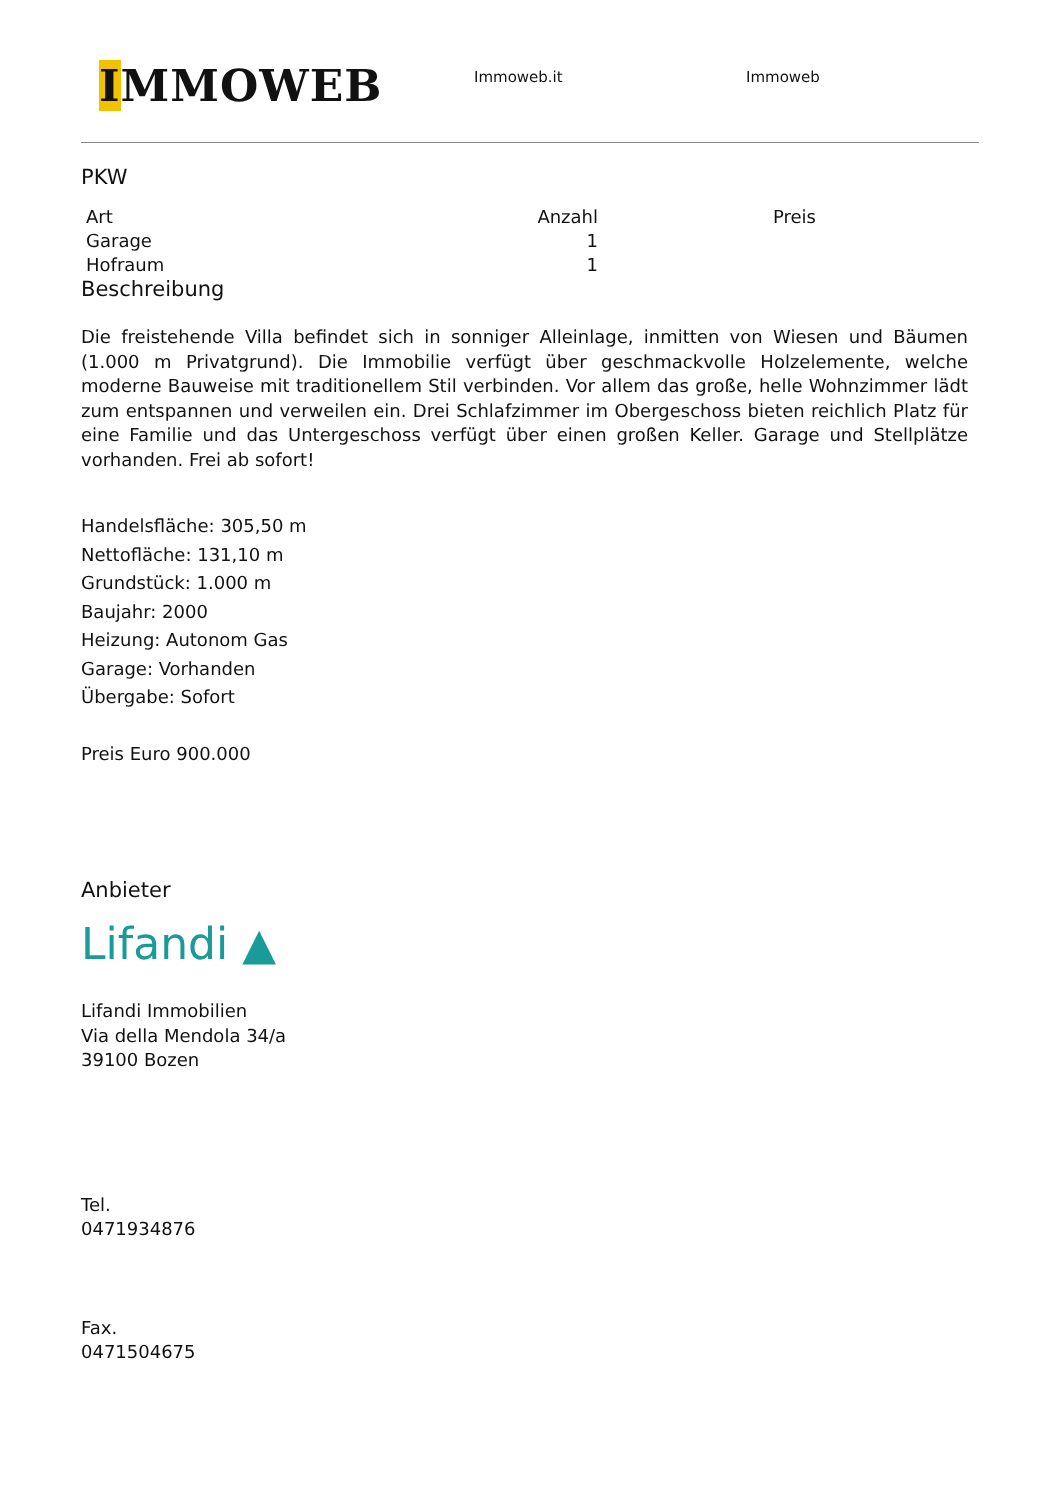IMMOWEB
Immoweb.it Immoweb
PKW
| Art | Anzahl | Preis |
| --- | --- | --- |
| Garage | 1 | |
| Hofraum | 1 | |
Beschreibung
Die freistehende Villa befindet sich in sonniger Alleinlage, inmitten von Wiesen und Bäumen (1.000 m Privatgrund). Die Immobilie verfügt über geschmackvolle Holzelemente, welche moderne Bauweise mit traditionellem Stil verbinden. Vor allem das große, helle Wohnzimmer lädt zum entspannen und verweilen ein. Drei Schlafzimmer im Obergeschoss bieten reichlich Platz für eine Familie und das Untergeschoss verfügt über einen großen Keller. Garage und Stellplätze vorhanden. Frei ab sofort!
Handelsfläche: 305,50 m
Nettofläche: 131,10 m
Grundstück: 1.000 m
Baujahr: 2000
Heizung: Autonom Gas
Garage: Vorhanden
Übergabe: Sofort
Preis Euro 900.000
Anbieter
Lifandi ▲
Lifandi Immobilien
Via della Mendola 34/a
39100 Bozen
Tel.
0471934876
Fax.
0471504675